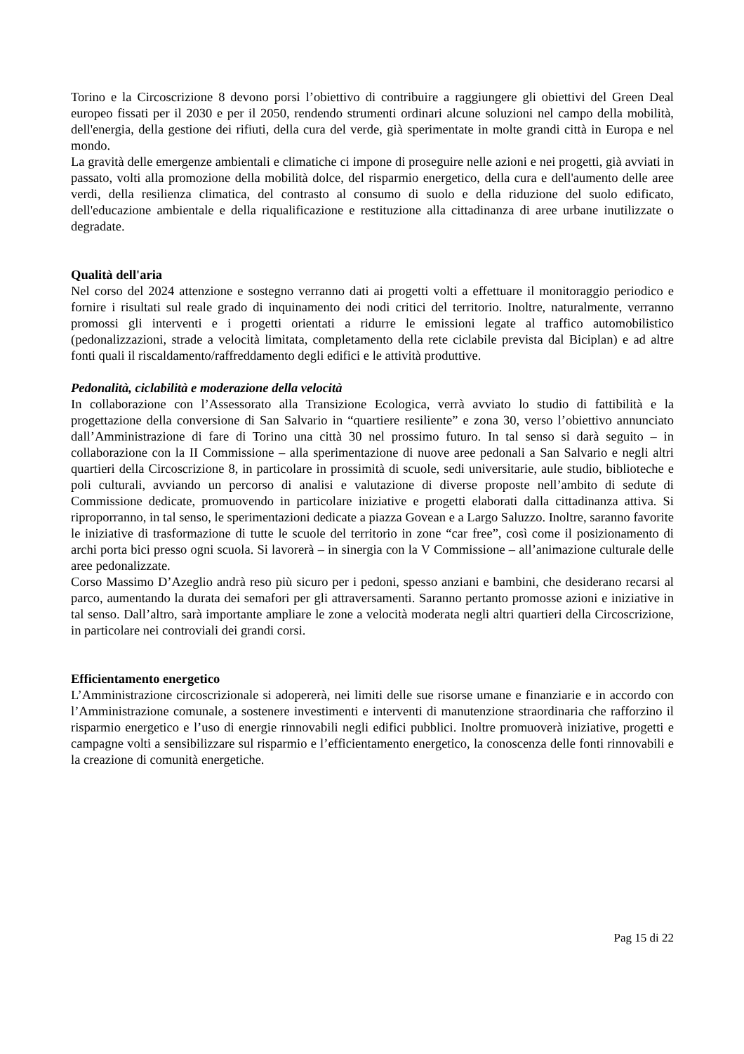Torino e la Circoscrizione 8 devono porsi l’obiettivo di contribuire a raggiungere gli obiettivi del Green Deal europeo fissati per il 2030 e per il 2050, rendendo strumenti ordinari alcune soluzioni nel campo della mobilità, dell'energia, della gestione dei rifiuti, della cura del verde, già sperimentate in molte grandi città in Europa e nel mondo.
La gravità delle emergenze ambientali e climatiche ci impone di proseguire nelle azioni e nei progetti, già avviati in passato, volti alla promozione della mobilità dolce, del risparmio energetico, della cura e dell'aumento delle aree verdi, della resilienza climatica, del contrasto al consumo di suolo e della riduzione del suolo edificato, dell'educazione ambientale e della riqualificazione e restituzione alla cittadinanza di aree urbane inutilizzate o degradate.
Qualità dell'aria
Nel corso del 2024 attenzione e sostegno verranno dati ai progetti volti a effettuare il monitoraggio periodico e fornire i risultati sul reale grado di inquinamento dei nodi critici del territorio. Inoltre, naturalmente, verranno promossi gli interventi e i progetti orientati a ridurre le emissioni legate al traffico automobilistico (pedonalizzazioni, strade a velocità limitata, completamento della rete ciclabile prevista dal Biciplan) e ad altre fonti quali il riscaldamento/raffreddamento degli edifici e le attività produttive.
Pedonalità, ciclabilità e moderazione della velocità
In collaborazione con l’Assessorato alla Transizione Ecologica, verrà avviato lo studio di fattibilità e la progettazione della conversione di San Salvario in “quartiere resiliente” e zona 30, verso l’obiettivo annunciato dall’Amministrazione di fare di Torino una città 30 nel prossimo futuro. In tal senso si darà seguito – in collaborazione con la II Commissione – alla sperimentazione di nuove aree pedonali a San Salvario e negli altri quartieri della Circoscrizione 8, in particolare in prossimità di scuole, sedi universitarie, aule studio, biblioteche e poli culturali, avviando un percorso di analisi e valutazione di diverse proposte nell’ambito di sedute di Commissione dedicate, promuovendo in particolare iniziative e progetti elaborati dalla cittadinanza attiva. Si riproporranno, in tal senso, le sperimentazioni dedicate a piazza Govean e a Largo Saluzzo. Inoltre, saranno favorite le iniziative di trasformazione di tutte le scuole del territorio in zone “car free”, così come il posizionamento di archi porta bici presso ogni scuola. Si lavorerà – in sinergia con la V Commissione – all’animazione culturale delle aree pedonalizzate.
Corso Massimo D’Azeglio andrà reso più sicuro per i pedoni, spesso anziani e bambini, che desiderano recarsi al parco, aumentando la durata dei semafori per gli attraversamenti. Saranno pertanto promosse azioni e iniziative in tal senso. Dall’altro, sarà importante ampliare le zone a velocità moderata negli altri quartieri della Circoscrizione, in particolare nei controviali dei grandi corsi.
Efficientamento energetico
L’Amministrazione circoscrizionale si adopererà, nei limiti delle sue risorse umane e finanziarie e in accordo con l’Amministrazione comunale, a sostenere investimenti e interventi di manutenzione straordinaria che rafforzino il risparmio energetico e l’uso di energie rinnovabili negli edifici pubblici. Inoltre promuoverà iniziative, progetti e campagne volti a sensibilizzare sul risparmio e l’efficientamento energetico, la conoscenza delle fonti rinnovabili e la creazione di comunità energetiche.
Pag 15 di 22